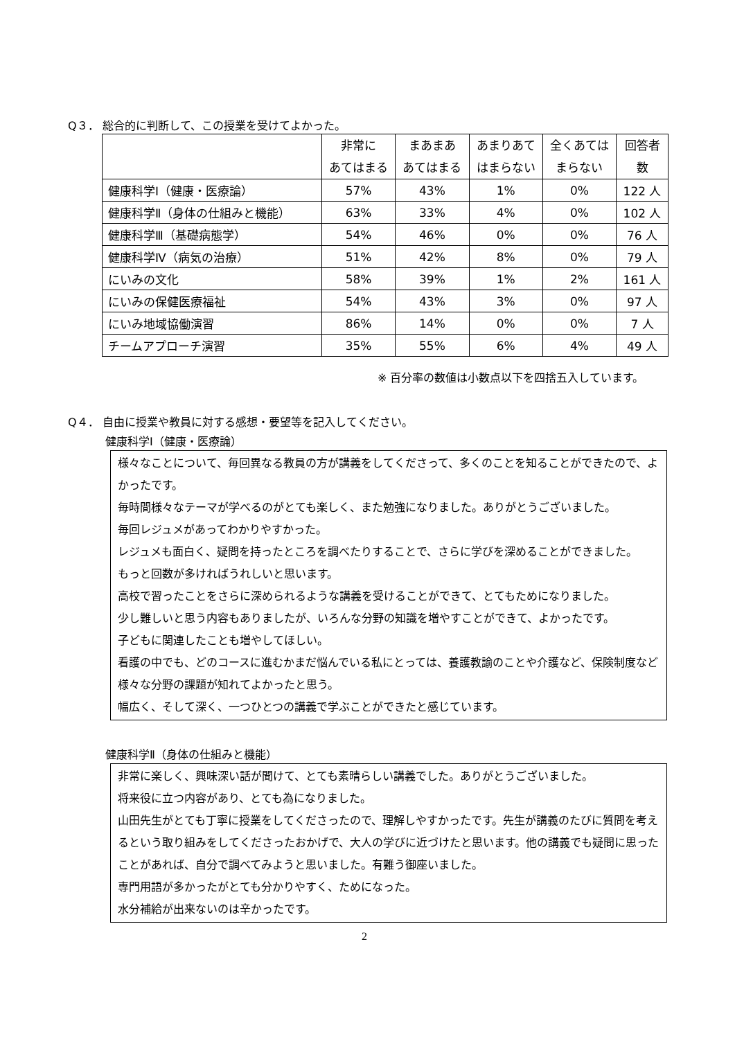Q３． 総合的に判断して、この授業を受けてよかった。
| | 非常に あてはまる | まあまあ あてはまる | あまりあて はまらない | 全くあては まらない | 回答者 数 |
| --- | --- | --- | --- | --- | --- |
| 健康科学Ⅰ（健康・医療論） | 57% | 43% | 1% | 0% | 122 人 |
| 健康科学Ⅱ（身体の仕組みと機能） | 63% | 33% | 4% | 0% | 102 人 |
| 健康科学Ⅲ（基礎病態学） | 54% | 46% | 0% | 0% | 76 人 |
| 健康科学Ⅳ（病気の治療） | 51% | 42% | 8% | 0% | 79 人 |
| にいみの文化 | 58% | 39% | 1% | 2% | 161 人 |
| にいみの保健医療福祉 | 54% | 43% | 3% | 0% | 97 人 |
| にいみ地域協働演習 | 86% | 14% | 0% | 0% | 7 人 |
| チームアプローチ演習 | 35% | 55% | 6% | 4% | 49 人 |
※ 百分率の数値は小数点以下を四捨五入しています。
Q４． 自由に授業や教員に対する感想・要望等を記入してください。
健康科学Ⅰ（健康・医療論）
様々なことについて、毎回異なる教員の方が講義をしてくださって、多くのことを知ることができたので、よかったです。
毎時間様々なテーマが学べるのがとても楽しく、また勉強になりました。ありがとうございました。
毎回レジュメがあってわかりやすかった。
レジュメも面白く、疑問を持ったところを調べたりすることで、さらに学びを深めることができました。
もっと回数が多ければうれしいと思います。
高校で習ったことをさらに深められるような講義を受けることができて、とてもためになりました。
少し難しいと思う内容もありましたが、いろんな分野の知識を増やすことができて、よかったです。
子どもに関連したことも増やしてほしい。
看護の中でも、どのコースに進むかまだ悩んでいる私にとっては、養護教諭のことや介護など、保険制度など様々な分野の課題が知れてよかったと思う。
幅広く、そして深く、一つひとつの講義で学ぶことができたと感じています。
健康科学Ⅱ（身体の仕組みと機能）
非常に楽しく、興味深い話が聞けて、とても素晴らしい講義でした。ありがとうございました。
将来役に立つ内容があり、とても為になりました。
山田先生がとても丁寧に授業をしてくださったので、理解しやすかったです。先生が講義のたびに質問を考えるという取り組みをしてくださったおかげで、大人の学びに近づけたと思います。他の講義でも疑問に思ったことがあれば、自分で調べてみようと思いました。有難う御座いました。
専門用語が多かったがとても分かりやすく、ためになった。
水分補給が出来ないのは辛かったです。
2